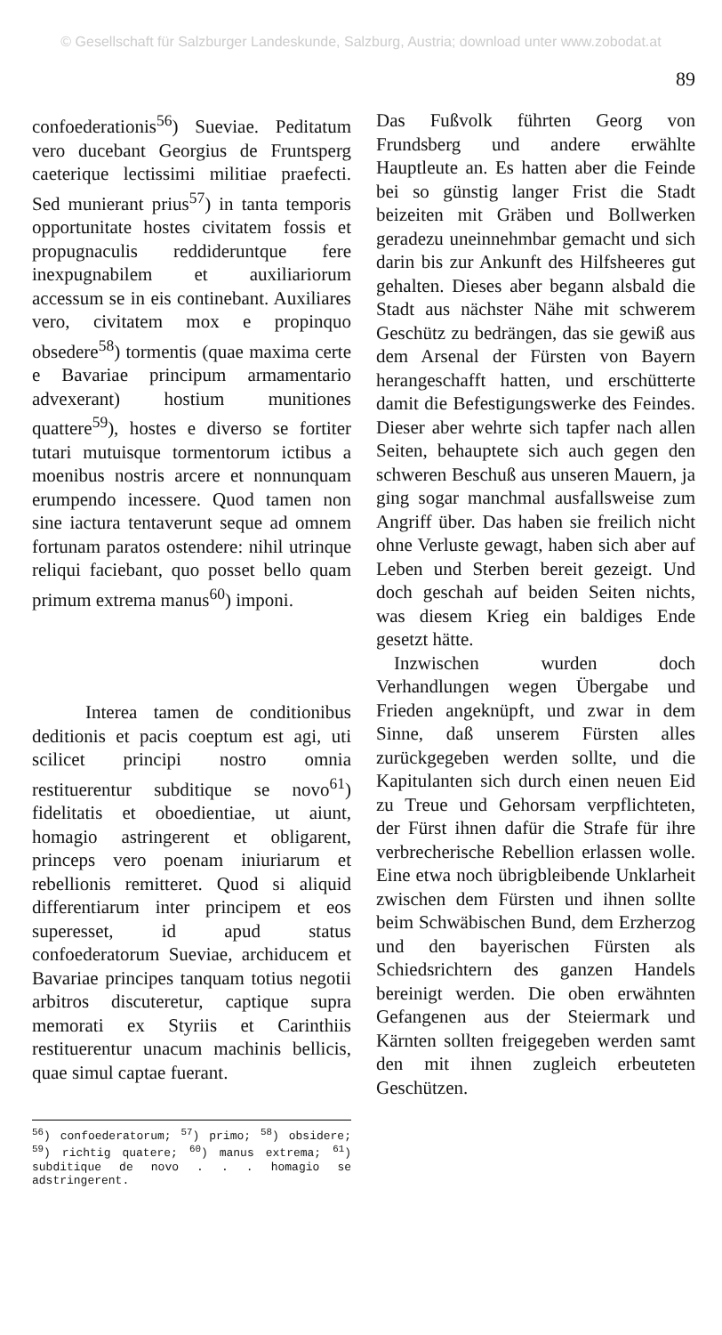© Gesellschaft für Salzburger Landeskunde, Salzburg, Austria; download unter www.zobodat.at
89
confoederationis<sup>56</sup>) Sueviae. Peditatum vero ducebant Georgius de Fruntsperg caeterique lectissimi militiae praefecti. Sed munierant prius<sup>57</sup>) in tanta temporis opportunitate hostes civitatem fossis et propugnaculis reddideruntque fere inexpugnabilem et auxiliariorum accessum se in eis continebant. Auxiliares vero, civitatem mox e propinquo obsedere<sup>58</sup>) tormentis (quae maxima certe e Bavariae principum armamentario advexerant) hostium munitiones quattere<sup>59</sup>), hostes e diverso se fortiter tutari mutuisque tormentorum ictibus a moenibus nostris arcere et nonnunquam erumpendo incessere. Quod tamen non sine iactura tentaverunt seque ad omnem fortunam paratos ostendere: nihil utrinque reliqui faciebant, quo posset bello quam primum extrema manus<sup>60</sup>) imponi.
Interea tamen de conditionibus deditionis et pacis coeptum est agi, uti scilicet principi nostro omnia restituerentur subditique se novo<sup>61</sup>) fidelitatis et oboedientiae, ut aiunt, homagio astringerent et obligarent, princeps vero poenam iniuriarum et rebellionis remitteret. Quod si aliquid differentiarum inter principem et eos superesset, id apud status confoederatorum Sueviae, archiducem et Bavariae principes tanquam totius negotii arbitros discuteretur, captique supra memorati ex Styriis et Carinthiis restituerentur unacum machinis bellicis, quae simul captae fuerant.
<sup>56</sup>) confoederatorum; <sup>57</sup>) primo; <sup>58</sup>) obsidere; <sup>59</sup>) richtig quatere; <sup>60</sup>) manus extrema; <sup>61</sup>) subditique de novo . . . homagio se adstringerent.
Das Fußvolk führten Georg von Frundsberg und andere erwählte Hauptleute an. Es hatten aber die Feinde bei so günstig langer Frist die Stadt beizeiten mit Gräben und Bollwerken geradezu uneinnehmbar gemacht und sich darin bis zur Ankunft des Hilfsheeres gut gehalten. Dieses aber begann alsbald die Stadt aus nächster Nähe mit schwerem Geschütz zu bedrängen, das sie gewiß aus dem Arsenal der Fürsten von Bayern herangeschafft hatten, und erschütterte damit die Befestigungswerke des Feindes. Dieser aber wehrte sich tapfer nach allen Seiten, behauptete sich auch gegen den schweren Beschuß aus unseren Mauern, ja ging sogar manchmal ausfallsweise zum Angriff über. Das haben sie freilich nicht ohne Verluste gewagt, haben sich aber auf Leben und Sterben bereit gezeigt. Und doch geschah auf beiden Seiten nichts, was diesem Krieg ein baldiges Ende gesetzt hätte.
Inzwischen wurden doch Verhandlungen wegen Übergabe und Frieden angeknüpft, und zwar in dem Sinne, daß unserem Fürsten alles zurückgegeben werden sollte, und die Kapitulanten sich durch einen neuen Eid zu Treue und Gehorsam verpflichteten, der Fürst ihnen dafür die Strafe für ihre verbrecherische Rebellion erlassen wolle. Eine etwa noch übrigbleibende Unklarheit zwischen dem Fürsten und ihnen sollte beim Schwäbischen Bund, dem Erzherzog und den bayerischen Fürsten als Schiedsrichtern des ganzen Handels bereinigt werden. Die oben erwähnten Gefangenen aus der Steiermark und Kärnten sollten freigegeben werden samt den mit ihnen zugleich erbeuteten Geschützen.